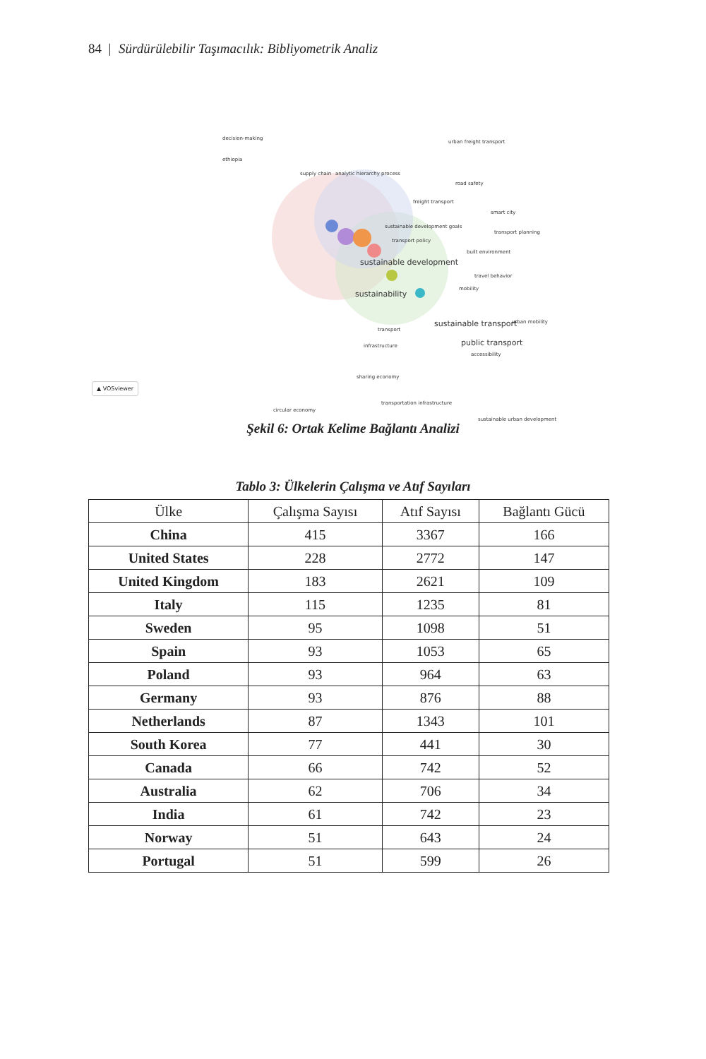84 | Sürdürülebilir Taşımacılık: Bibliyometrik Analiz
decision-making
urban freight transport
ethiopia
supply chain analytic hierarchy process
road safety
freight transport
smart city
sustainable development goals
transport planning
transport policy
sustainable development
built environment
travel behavior
sustainability
mobility
sustainable transport urban mobility
transport
public transport
accessibility
infrastructure
sharing economy
circular economy
transportation infrastructure
sustainable urban development
▲ VOSviewer
Şekil 6: Ortak Kelime Bağlantı Analizi
Tablo 3: Ülkelerin Çalışma ve Atıf Sayıları
| Ülke | Çalışma Sayısı | Atıf Sayısı | Bağlantı Gücü |
| --- | --- | --- | --- |
| China | 415 | 3367 | 166 |
| United States | 228 | 2772 | 147 |
| United Kingdom | 183 | 2621 | 109 |
| Italy | 115 | 1235 | 81 |
| Sweden | 95 | 1098 | 51 |
| Spain | 93 | 1053 | 65 |
| Poland | 93 | 964 | 63 |
| Germany | 93 | 876 | 88 |
| Netherlands | 87 | 1343 | 101 |
| South Korea | 77 | 441 | 30 |
| Canada | 66 | 742 | 52 |
| Australia | 62 | 706 | 34 |
| India | 61 | 742 | 23 |
| Norway | 51 | 643 | 24 |
| Portugal | 51 | 599 | 26 |